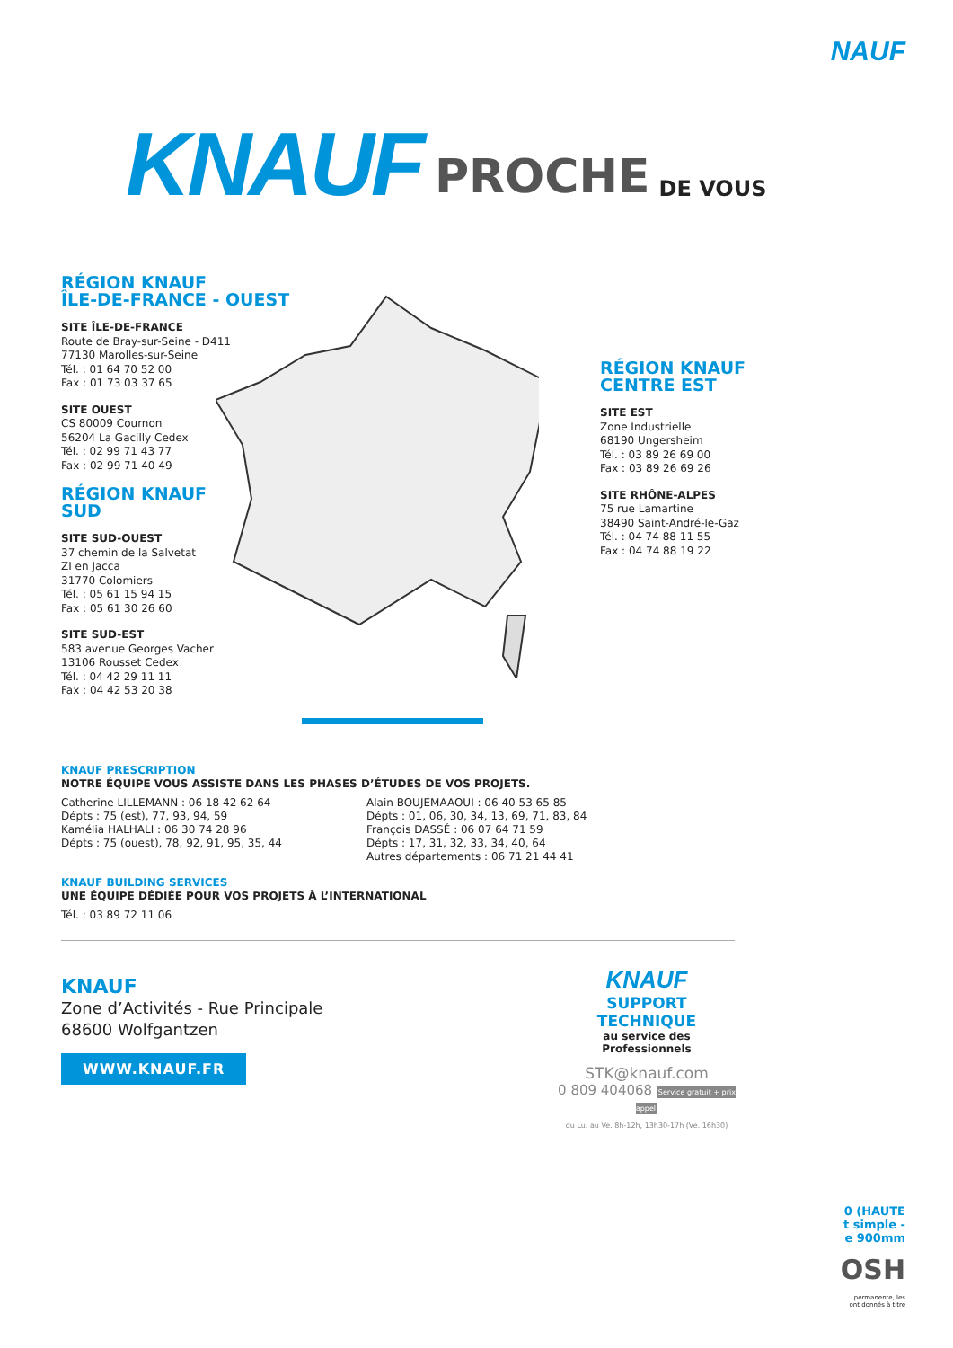NAUF
KNAUF PROCHE DE VOUS
RÉGION KNAUF
ÎLE-DE-FRANCE - OUEST
SITE ÎLE-DE-FRANCE
Route de Bray-sur-Seine - D411
77130 Marolles-sur-Seine
Tél. : 01 64 70 52 00
Fax : 01 73 03 37 65
SITE OUEST
CS 80009 Cournon
56204 La Gacilly Cedex
Tél. : 02 99 71 43 77
Fax : 02 99 71 40 49
RÉGION KNAUF
SUD
SITE SUD-OUEST
37 chemin de la Salvetat
ZI en Jacca
31770 Colomiers
Tél. : 05 61 15 94 15
Fax : 05 61 30 26 60
SITE SUD-EST
583 avenue Georges Vacher
13106 Rousset Cedex
Tél. : 04 42 29 11 11
Fax : 04 42 53 20 38
RÉGION KNAUF
CENTRE EST
SITE EST
Zone Industrielle
68190 Ungersheim
Tél. : 03 89 26 69 00
Fax : 03 89 26 69 26
SITE RHÔNE-ALPES
75 rue Lamartine
38490 Saint-André-le-Gaz
Tél. : 04 74 88 11 55
Fax : 04 74 88 19 22
KNAUF PRESCRIPTION
NOTRE ÉQUIPE VOUS ASSISTE DANS LES PHASES D’ÉTUDES DE VOS PROJETS.
Catherine LILLEMANN : 06 18 42 62 64
Dépts : 75 (est), 77, 93, 94, 59
Kamélia HALHALI : 06 30 74 28 96
Dépts : 75 (ouest), 78, 92, 91, 95, 35, 44
Alain BOUJEMAAOUI : 06 40 53 65 85
Dépts : 01, 06, 30, 34, 13, 69, 71, 83, 84
François DASSÉ : 06 07 64 71 59
Dépts : 17, 31, 32, 33, 34, 40, 64
Autres départements : 06 71 21 44 41
KNAUF BUILDING SERVICES
UNE ÉQUIPE DÉDIÉE POUR VOS PROJETS À L’INTERNATIONAL
Tél. : 03 89 72 11 06
KNAUF
Zone d’Activités - Rue Principale
68600 Wolfgantzen
WWW.KNAUF.FR
KNAUF
SUPPORT
TECHNIQUE
au service des Professionnels
STK@knauf.com
0 809 404068 Service gratuit + prix appel
du Lu. au Ve. 8h-12h, 13h30-17h (Ve. 16h30)
0 (HAUTE
t simple -
e 900mm
OSH
permanente, les
ont donnés à titre